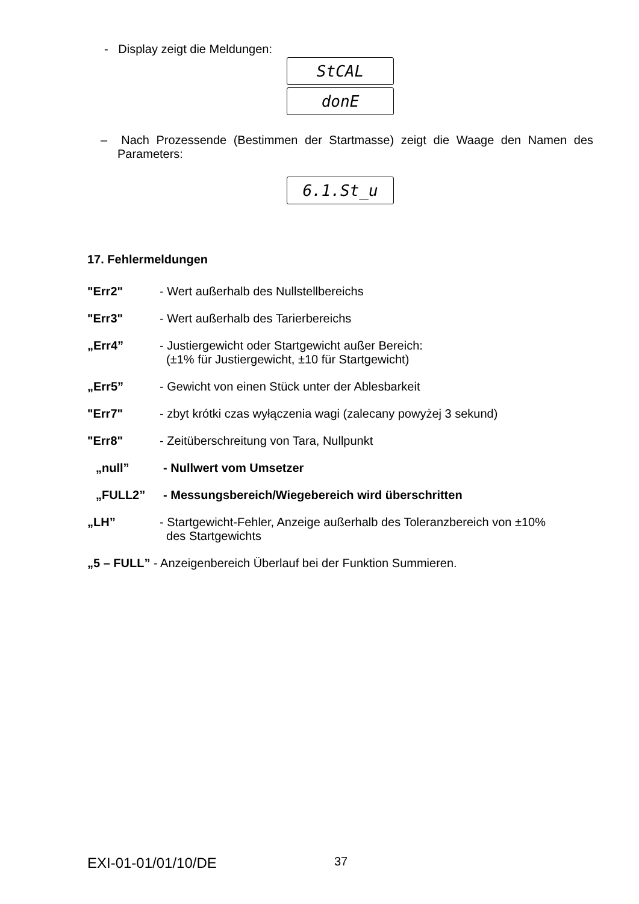- Display zeigt die Meldungen:
StCAL
donE
– Nach Prozessende (Bestimmen der Startmasse) zeigt die Waage den Namen des Parameters:
6.1.St_u
17. Fehlermeldungen
"Err2" - Wert außerhalb des Nullstellbereichs
"Err3" - Wert außerhalb des Tarierbereichs
„Err4” - Justiergewicht oder Startgewicht außer Bereich:
(±1% für Justiergewicht, ±10 für Startgewicht)
„Err5” - Gewicht von einen Stück unter der Ablesbarkeit
"Err7" - zbyt krótki czas wyłączenia wagi (zalecany powyżej 3 sekund)
"Err8" - Zeitüberschreitung von Tara, Nullpunkt
„null” - Nullwert vom Umsetzer
„FULL2” - Messungsbereich/Wiegebereich wird überschritten
„LH” - Startgewicht-Fehler, Anzeige außerhalb des Toleranzbereich von ±10%
des Startgewichts
„5 – FULL” - Anzeigenbereich Überlauf bei der Funktion Summieren.
EXI-01-01/01/10/DE 37